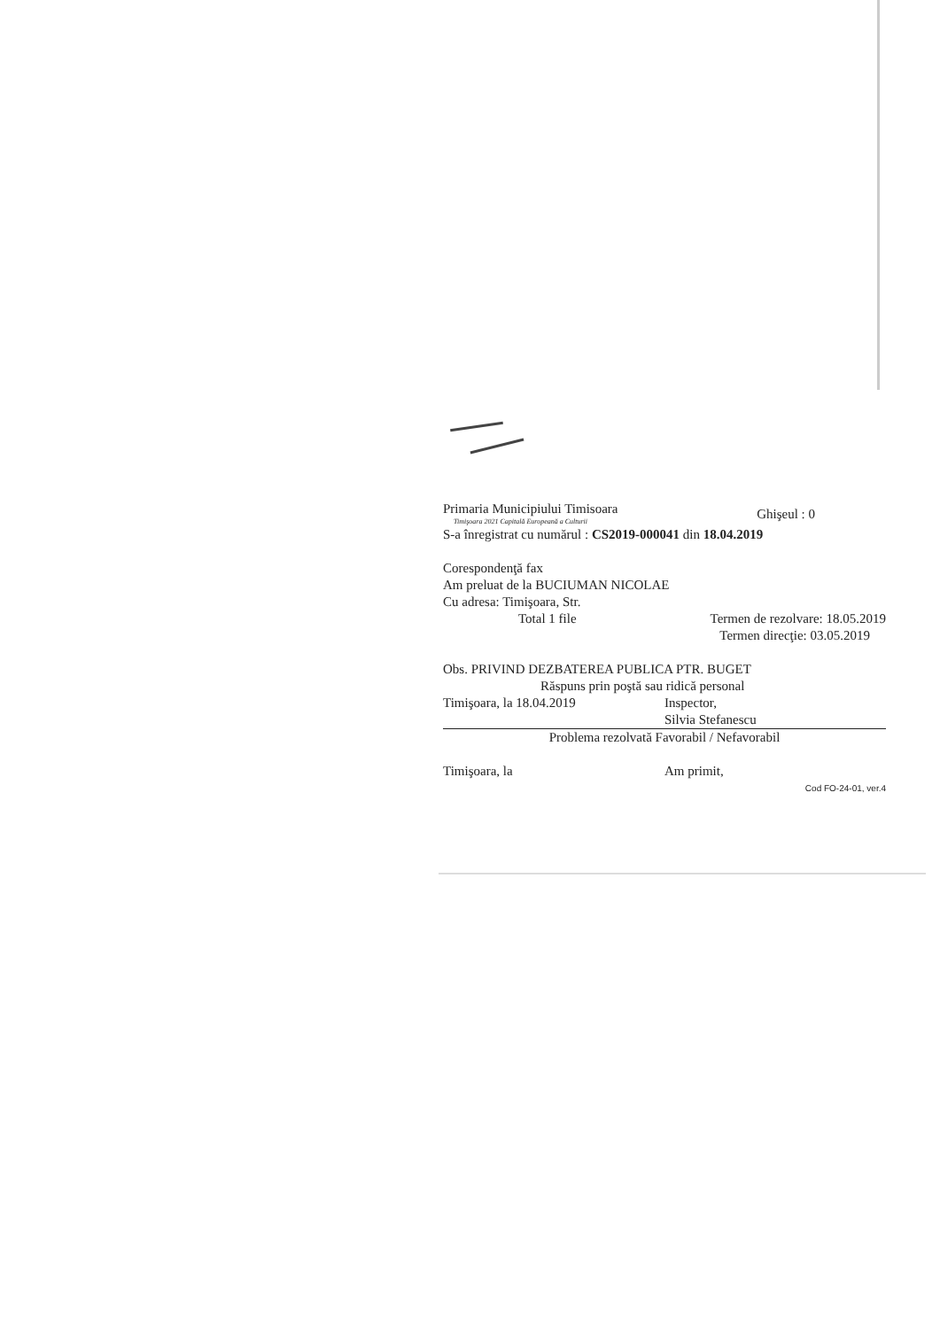Primaria Municipiului Timisoara
Timişoara 2021 Capitală Europeană a Culturii
Ghişeul : 0
S-a înregistrat cu numărul : CS2019-000041 din 18.04.2019
Corespondenţă fax
Am preluat de la BUCIUMAN NICOLAE
Cu adresa: Timişoara, Str.
Total 1 file Termen de rezolvare: 18.05.2019
Termen direcţie: 03.05.2019
Obs. PRIVIND DEZBATEREA PUBLICA PTR. BUGET
Răspuns prin poştă sau ridică personal
Timişoara, la 18.04.2019 Inspector,
Silvia Stefanescu
Problema rezolvată Favorabil / Nefavorabil
Timişoara, la Am primit,
Cod FO-24-01, ver.4